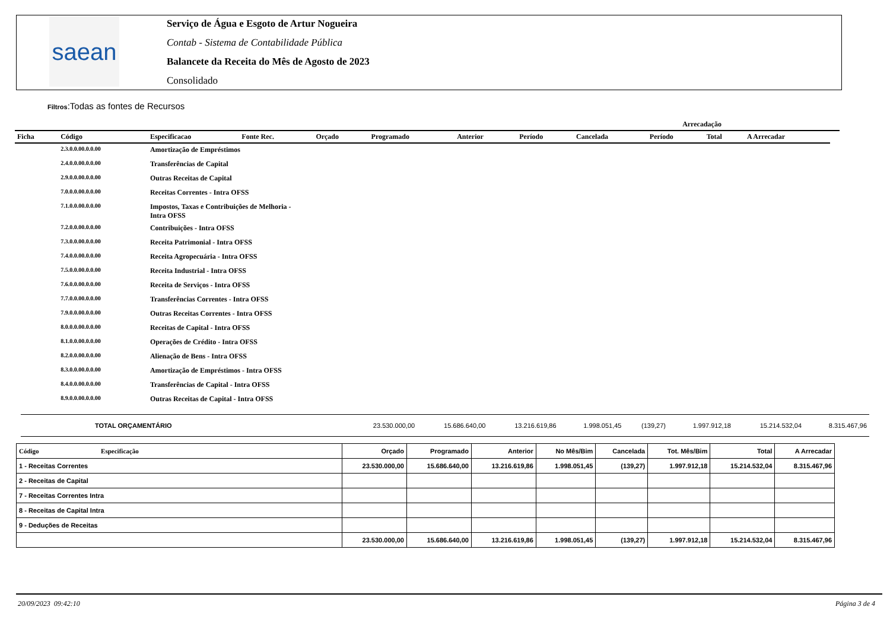saean
Serviço de Água e Esgoto de Artur Nogueira
Contab - Sistema de Contabilidade Pública
Balancete da Receita do Mês de Agosto de 2023
Consolidado
Filtros:Todas as fontes de Recursos
| | | | | | | | | Arrecadação | | | | |
| --- | --- | --- | --- | --- | --- | --- | --- | --- | --- | --- | --- | --- |
| Ficha | Código | Especificacao | Fonte Rec. | Orçado | Programado | Anterior | Período | Cancelada | Período | Total | A Arrecadar | |
| | 2.3.0.0.00.0.0.00 | Amortização de Empréstimos | | | | | | | | | | |
| | 2.4.0.0.00.0.0.00 | Transferências de Capital | | | | | | | | | | |
| | 2.9.0.0.00.0.0.00 | Outras Receitas de Capital | | | | | | | | | | |
| | 7.0.0.0.00.0.0.00 | Receitas Correntes - Intra OFSS | | | | | | | | | | |
| | 7.1.0.0.00.0.0.00 | Impostos, Taxas e Contribuições de Melhoria - Intra OFSS | | | | | | | | | | |
| | 7.2.0.0.00.0.0.00 | Contribuições - Intra OFSS | | | | | | | | | | |
| | 7.3.0.0.00.0.0.00 | Receita Patrimonial - Intra OFSS | | | | | | | | | | |
| | 7.4.0.0.00.0.0.00 | Receita Agropecuária - Intra OFSS | | | | | | | | | | |
| | 7.5.0.0.00.0.0.00 | Receita Industrial - Intra OFSS | | | | | | | | | | |
| | 7.6.0.0.00.0.0.00 | Receita de Serviços - Intra OFSS | | | | | | | | | | |
| | 7.7.0.0.00.0.0.00 | Transferências Correntes - Intra OFSS | | | | | | | | | | |
| | 7.9.0.0.00.0.0.00 | Outras Receitas Correntes - Intra OFSS | | | | | | | | | | |
| | 8.0.0.0.00.0.0.00 | Receitas de Capital - Intra OFSS | | | | | | | | | | |
| | 8.1.0.0.00.0.0.00 | Operações de Crédito - Intra OFSS | | | | | | | | | | |
| | 8.2.0.0.00.0.0.00 | Alienação de Bens - Intra OFSS | | | | | | | | | | |
| | 8.3.0.0.00.0.0.00 | Amortização de Empréstimos - Intra OFSS | | | | | | | | | | |
| | 8.4.0.0.00.0.0.00 | Transferências de Capital - Intra OFSS | | | | | | | | | | |
| | 8.9.0.0.00.0.0.00 | Outras Receitas de Capital - Intra OFSS | | | | | | | | | | |
| TOTAL ORÇAMENTÁRIO | 23.530.000,00 | 15.686.640,00 | 13.216.619,86 | 1.998.051,45 | (139,27) | 1.997.912,18 | 15.214.532,04 | 8.315.467,96 |
| Código Especificação | Orçado | Programado | Anterior | No Mês/Bim | Cancelada | Tot. Mês/Bim | Total | A Arrecadar |
| --- | --- | --- | --- | --- | --- | --- | --- | --- |
| 1 - Receitas Correntes | 23.530.000,00 | 15.686.640,00 | 13.216.619,86 | 1.998.051,45 | (139,27) | 1.997.912,18 | 15.214.532,04 | 8.315.467,96 |
| 2 - Receitas de Capital | | | | | | | | |
| 7 - Receitas Correntes Intra | | | | | | | | |
| 8 - Receitas de Capital Intra | | | | | | | | |
| 9 - Deduções de Receitas | | | | | | | | |
| | 23.530.000,00 | 15.686.640,00 | 13.216.619,86 | 1.998.051,45 | (139,27) | 1.997.912,18 | 15.214.532,04 | 8.315.467,96 |
20/09/2023 09:42:10 Página 3 de 4